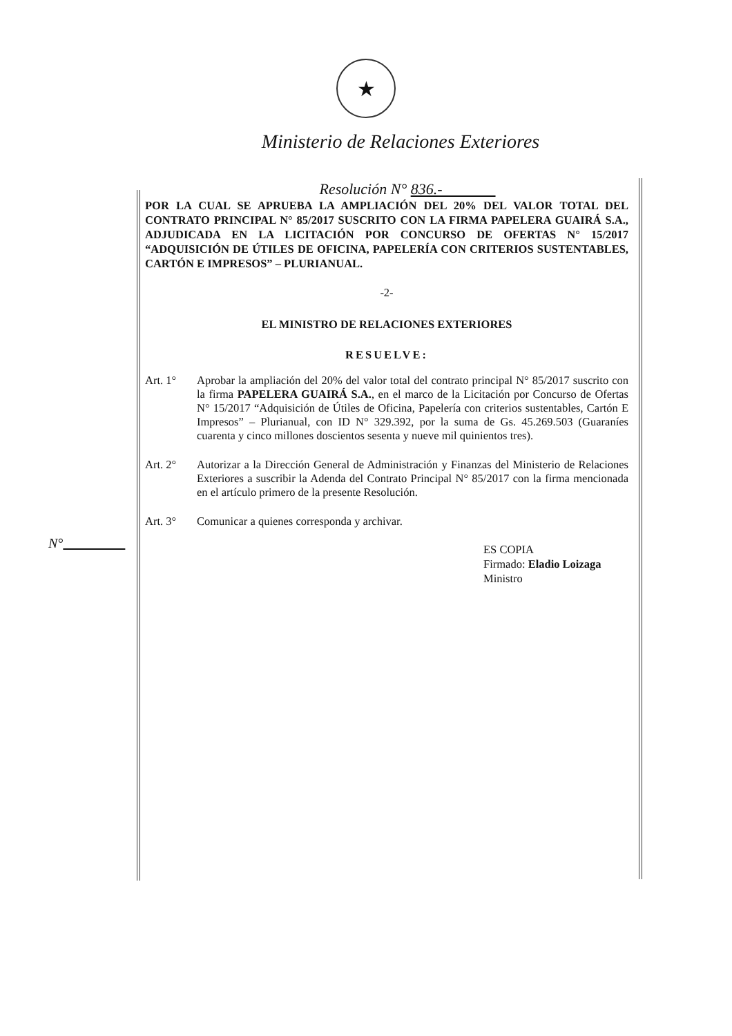★
Ministerio de Relaciones Exteriores
Resolución N° 836.-
POR LA CUAL SE APRUEBA LA AMPLIACIÓN DEL 20% DEL VALOR TOTAL DEL CONTRATO PRINCIPAL N° 85/2017 SUSCRITO CON LA FIRMA PAPELERA GUAIRÁ S.A., ADJUDICADA EN LA LICITACIÓN POR CONCURSO DE OFERTAS N° 15/2017 “ADQUISICIÓN DE ÚTILES DE OFICINA, PAPELERÍA CON CRITERIOS SUSTENTABLES, CARTÓN E IMPRESOS” – PLURIANUAL.
-2-
EL MINISTRO DE RELACIONES EXTERIORES
RESUELVE:
Art. 1° Aprobar la ampliación del 20% del valor total del contrato principal N° 85/2017 suscrito con la firma PAPELERA GUAIRÁ S.A., en el marco de la Licitación por Concurso de Ofertas N° 15/2017 “Adquisición de Útiles de Oficina, Papelería con criterios sustentables, Cartón E Impresos” – Plurianual, con ID N° 329.392, por la suma de Gs. 45.269.503 (Guaraníes cuarenta y cinco millones doscientos sesenta y nueve mil quinientos tres).
Art. 2° Autorizar a la Dirección General de Administración y Finanzas del Ministerio de Relaciones Exteriores a suscribir la Adenda del Contrato Principal N° 85/2017 con la firma mencionada en el artículo primero de la presente Resolución.
Art. 3° Comunicar a quienes corresponda y archivar.
ES COPIA
Firmado: Eladio Loizaga
Ministro
N°